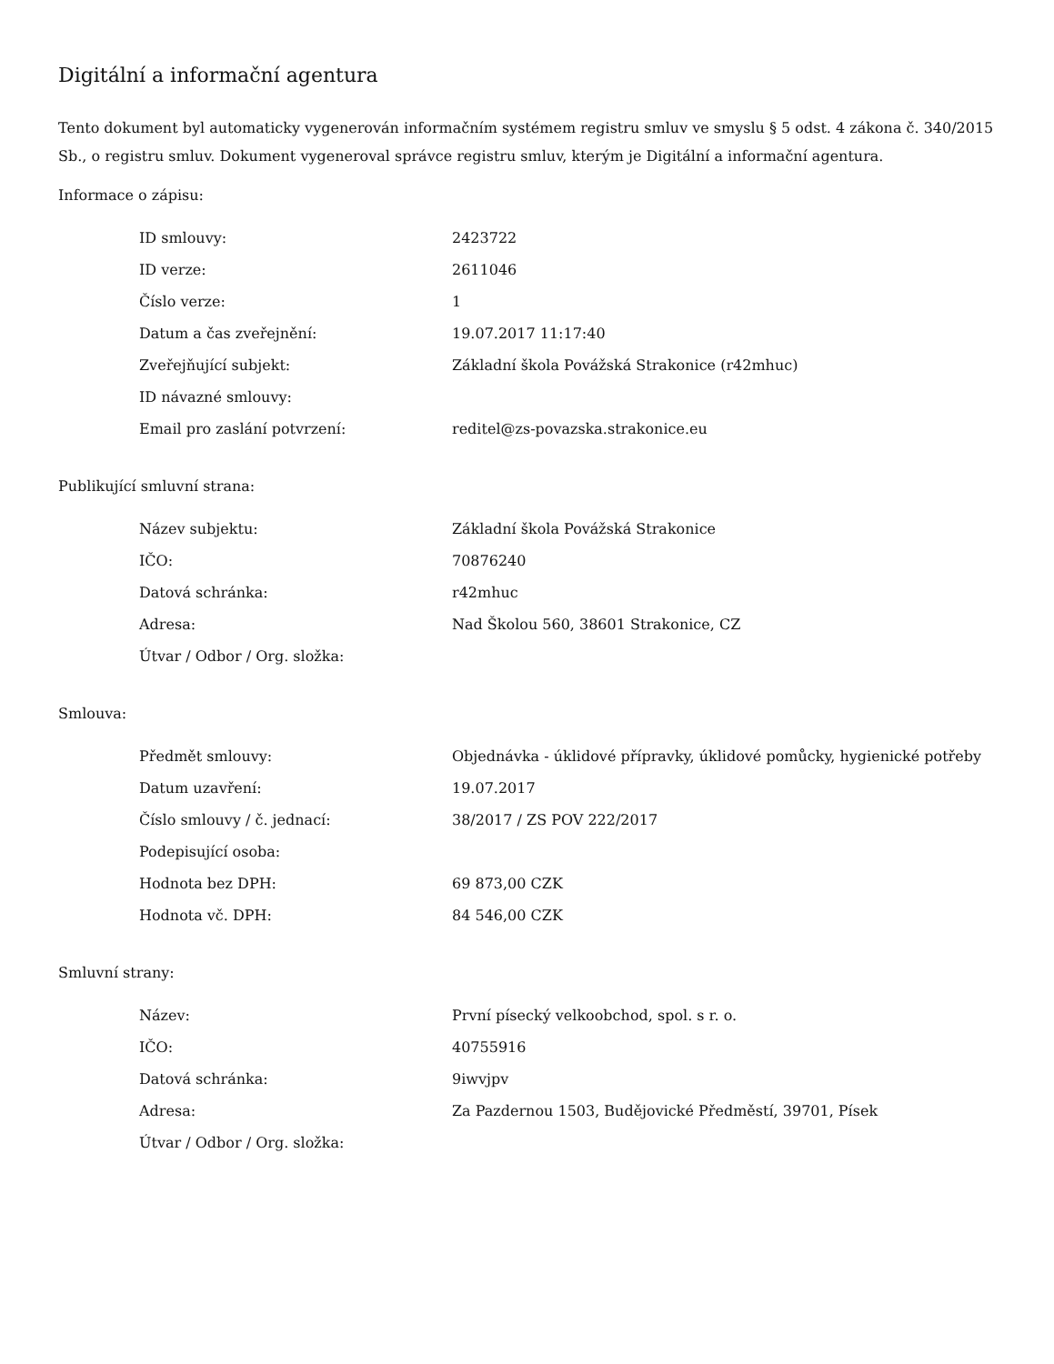Digitální a informační agentura
Tento dokument byl automaticky vygenerován informačním systémem registru smluv ve smyslu § 5 odst. 4 zákona č. 340/2015 Sb., o registru smluv. Dokument vygeneroval správce registru smluv, kterým je Digitální a informační agentura.
Informace o zápisu:
| ID smlouvy: | 2423722 |
| ID verze: | 2611046 |
| Číslo verze: | 1 |
| Datum a čas zveřejnění: | 19.07.2017 11:17:40 |
| Zveřejňující subjekt: | Základní škola Povážská Strakonice (r42mhuc) |
| ID návazné smlouvy: | |
| Email pro zaslání potvrzení: | reditel@zs-povazska.strakonice.eu |
Publikující smluvní strana:
| Název subjektu: | Základní škola Povážská Strakonice |
| IČO: | 70876240 |
| Datová schránka: | r42mhuc |
| Adresa: | Nad Školou 560, 38601 Strakonice, CZ |
| Útvar / Odbor / Org. složka: | |
Smlouva:
| Předmět smlouvy: | Objednávka - úklidové přípravky, úklidové pomůcky, hygienické potřeby |
| Datum uzavření: | 19.07.2017 |
| Číslo smlouvy / č. jednací: | 38/2017 / ZS POV 222/2017 |
| Podepisující osoba: | |
| Hodnota bez DPH: | 69 873,00 CZK |
| Hodnota vč. DPH: | 84 546,00 CZK |
Smluvní strany:
| Název: | První písecký velkoobchod, spol. s r. o. |
| IČO: | 40755916 |
| Datová schránka: | 9iwvjpv |
| Adresa: | Za Pazdernou 1503, Budějovické Předměstí, 39701, Písek |
| Útvar / Odbor / Org. složka: | |